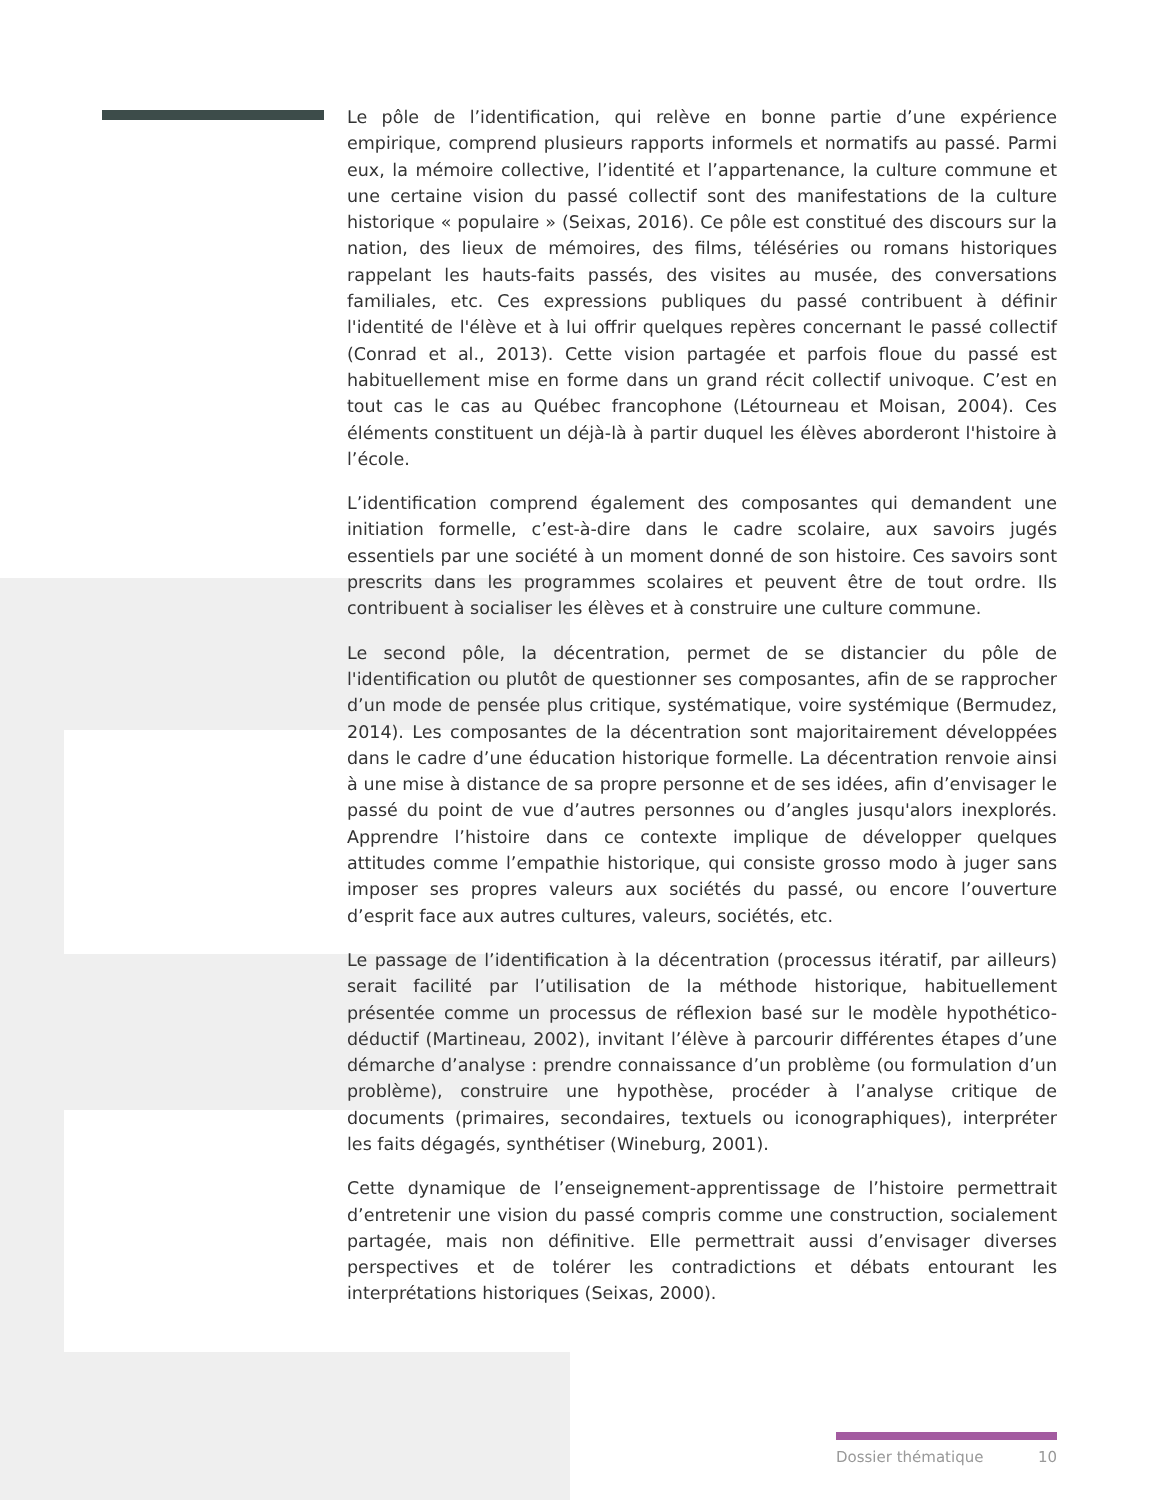Le pôle de l’identification, qui relève en bonne partie d’une expérience empirique, comprend plusieurs rapports informels et normatifs au passé. Parmi eux, la mémoire collective, l’identité et l’appartenance, la culture commune et une certaine vision du passé collectif sont des manifestations de la culture historique « populaire » (Seixas, 2016). Ce pôle est constitué des discours sur la nation, des lieux de mémoires, des films, téléséries ou romans historiques rappelant les hauts-faits passés, des visites au musée, des conversations familiales, etc. Ces expressions publiques du passé contribuent à définir l'identité de l'élève et à lui offrir quelques repères concernant le passé collectif (Conrad et al., 2013). Cette vision partagée et parfois floue du passé est habituellement mise en forme dans un grand récit collectif univoque. C’est en tout cas le cas au Québec francophone (Létourneau et Moisan, 2004). Ces éléments constituent un déjà-là à partir duquel les élèves aborderont l'histoire à l’école.
L’identification comprend également des composantes qui demandent une initiation formelle, c’est-à-dire dans le cadre scolaire, aux savoirs jugés essentiels par une société à un moment donné de son histoire. Ces savoirs sont prescrits dans les programmes scolaires et peuvent être de tout ordre. Ils contribuent à socialiser les élèves et à construire une culture commune.
Le second pôle, la décentration, permet de se distancier du pôle de l'identification ou plutôt de questionner ses composantes, afin de se rapprocher d’un mode de pensée plus critique, systématique, voire systémique (Bermudez, 2014). Les composantes de la décentration sont majoritairement développées dans le cadre d’une éducation historique formelle. La décentration renvoie ainsi à une mise à distance de sa propre personne et de ses idées, afin d’envisager le passé du point de vue d’autres personnes ou d’angles jusqu'alors inexplorés. Apprendre l’histoire dans ce contexte implique de développer quelques attitudes comme l’empathie historique, qui consiste grosso modo à juger sans imposer ses propres valeurs aux sociétés du passé, ou encore l’ouverture d’esprit face aux autres cultures, valeurs, sociétés, etc.
Le passage de l’identification à la décentration (processus itératif, par ailleurs) serait facilité par l’utilisation de la méthode historique, habituellement présentée comme un processus de réflexion basé sur le modèle hypothético-déductif (Martineau, 2002), invitant l’élève à parcourir différentes étapes d’une démarche d’analyse : prendre connaissance d’un problème (ou formulation d’un problème), construire une hypothèse, procéder à l’analyse critique de documents (primaires, secondaires, textuels ou iconographiques), interpréter les faits dégagés, synthétiser (Wineburg, 2001).
Cette dynamique de l’enseignement-apprentissage de l’histoire permettrait d’entretenir une vision du passé compris comme une construction, socialement partagée, mais non définitive. Elle permettrait aussi d’envisager diverses perspectives et de tolérer les contradictions et débats entourant les interprétations historiques (Seixas, 2000).
Dossier thématique 10